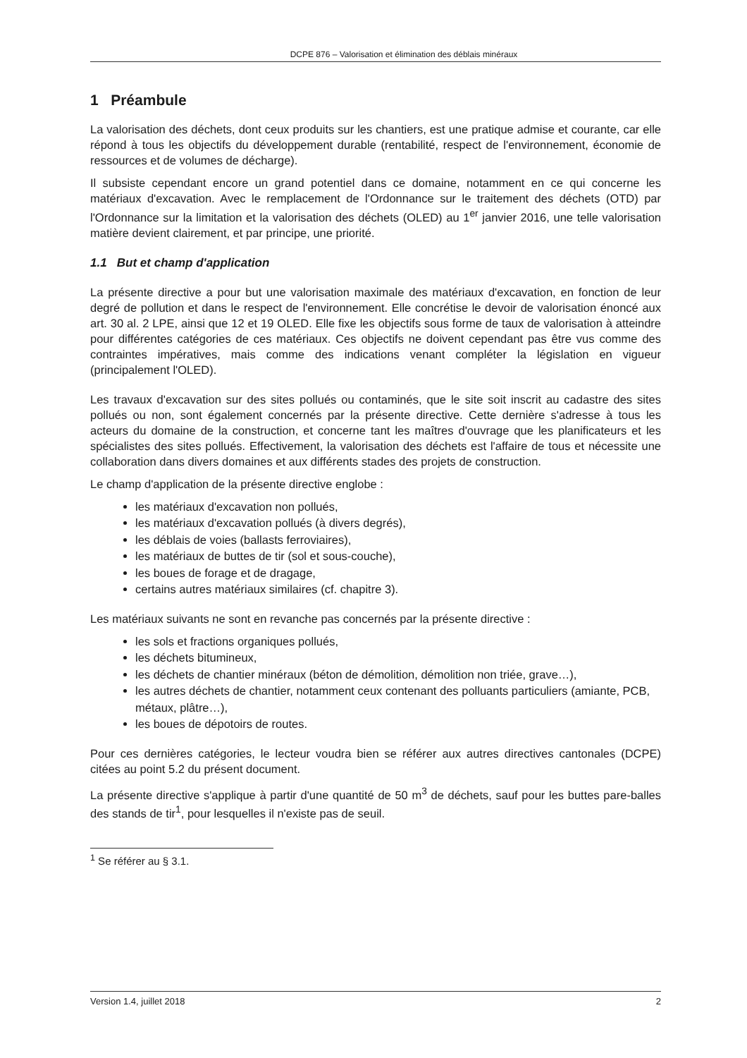DCPE 876 – Valorisation et élimination des déblais minéraux
1 Préambule
La valorisation des déchets, dont ceux produits sur les chantiers, est une pratique admise et courante, car elle répond à tous les objectifs du développement durable (rentabilité, respect de l'environnement, économie de ressources et de volumes de décharge).
Il subsiste cependant encore un grand potentiel dans ce domaine, notamment en ce qui concerne les matériaux d'excavation. Avec le remplacement de l'Ordonnance sur le traitement des déchets (OTD) par l'Ordonnance sur la limitation et la valorisation des déchets (OLED) au 1<sup>er</sup> janvier 2016, une telle valorisation matière devient clairement, et par principe, une priorité.
1.1 But et champ d'application
La présente directive a pour but une valorisation maximale des matériaux d'excavation, en fonction de leur degré de pollution et dans le respect de l'environnement. Elle concrétise le devoir de valorisation énoncé aux art. 30 al. 2 LPE, ainsi que 12 et 19 OLED. Elle fixe les objectifs sous forme de taux de valorisation à atteindre pour différentes catégories de ces matériaux. Ces objectifs ne doivent cependant pas être vus comme des contraintes impératives, mais comme des indications venant compléter la législation en vigueur (principalement l'OLED).
Les travaux d'excavation sur des sites pollués ou contaminés, que le site soit inscrit au cadastre des sites pollués ou non, sont également concernés par la présente directive. Cette dernière s'adresse à tous les acteurs du domaine de la construction, et concerne tant les maîtres d'ouvrage que les planificateurs et les spécialistes des sites pollués. Effectivement, la valorisation des déchets est l'affaire de tous et nécessite une collaboration dans divers domaines et aux différents stades des projets de construction.
Le champ d'application de la présente directive englobe :
les matériaux d'excavation non pollués,
les matériaux d'excavation pollués (à divers degrés),
les déblais de voies (ballasts ferroviaires),
les matériaux de buttes de tir (sol et sous-couche),
les boues de forage et de dragage,
certains autres matériaux similaires (cf. chapitre 3).
Les matériaux suivants ne sont en revanche pas concernés par la présente directive :
les sols et fractions organiques pollués,
les déchets bitumineux,
les déchets de chantier minéraux (béton de démolition, démolition non triée, grave…),
les autres déchets de chantier, notamment ceux contenant des polluants particuliers (amiante, PCB, métaux, plâtre…),
les boues de dépotoirs de routes.
Pour ces dernières catégories, le lecteur voudra bien se référer aux autres directives cantonales (DCPE) citées au point 5.2 du présent document.
La présente directive s'applique à partir d'une quantité de 50 m<sup>3</sup> de déchets, sauf pour les buttes pare-balles des stands de tir<sup>1</sup>, pour lesquelles il n'existe pas de seuil.
<sup>1</sup> Se référer au § 3.1.
Version 1.4, juillet 2018 2